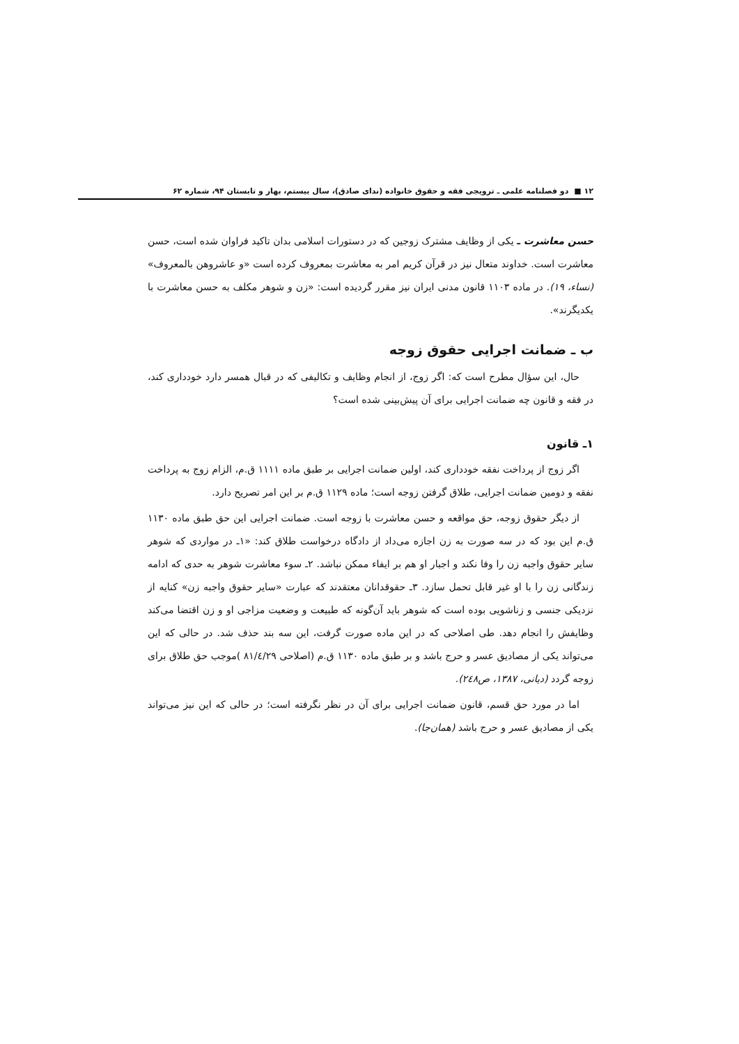۱۲ ■ دو فصلنامه علمی ـ ترویجی فقه و حقوق خانواده (ندای صادق)، سال بیستم، بهار و تابستان ۹۴، شماره ۶۲
حسن معاشرت ـ یکی از وظایف مشترک زوجین که در دستورات اسلامی بدان تاکید فراوان شده است، حسن معاشرت است. خداوند متعال نیز در قرآن کریم امر به معاشرت بمعروف کرده است «و عاشروهن بالمعروف» (نساء، ۱۹). در ماده ۱۱۰۳ قانون مدنی ایران نیز مقرر گردیده است: «زن و شوهر مکلف به حسن معاشرت با یکدیگرند».
ب ـ ضمانت اجرایی حقوق زوجه
حال، این سؤال مطرح است که: اگر زوج، از انجام وظایف و تکالیفی که در قبال همسر دارد خودداری کند، در فقه و قانون چه ضمانت اجرایی برای آن پیش‌بینی شده است؟
۱ـ قانون
اگر زوج از پرداخت نفقه خودداری کند، اولین ضمانت اجرایی بر طبق ماده ۱۱۱۱ ق.م، الزام زوج به پرداخت نفقه و دومین ضمانت اجرایی، طلاق گرفتن زوجه است؛ ماده ۱۱۲۹ ق.م بر این امر تصریح دارد.
از دیگر حقوق زوجه، حق مواقعه و حسن معاشرت با زوجه است. ضمانت اجرایی این حق طبق ماده ۱۱۳۰ ق.م این بود که در سه صورت به زن اجازه می‌داد از دادگاه درخواست طلاق کند: «۱ـ در مواردی که شوهر سایر حقوق واجبه زن را وفا نکند و اجبار او هم بر ایفاء ممکن نباشد. ۲ـ سوء معاشرت شوهر به حدی که ادامه زندگانی زن را با او غیر قابل تحمل سازد. ۳ـ حقوقدانان معتقدند که عبارت «سایر حقوق واجبه زن» کنایه از نزدیکی جنسی و زناشویی بوده است که شوهر باید آن‌گونه که طبیعت و وضعیت مزاجی او و زن اقتضا می‌کند وظایفش را انجام دهد. طی اصلاحی که در این ماده صورت گرفت، این سه بند حذف شد. در حالی که این می‌تواند یکی از مصادیق عسر و حرج باشد و بر طبق ماده ۱۱۳۰ ق.م (اصلاحی ۸۱/٤/۲۹ )موجب حق طلاق برای زوجه گردد (دیانی، ۱۳۸۷، ص۲٤۸).
اما در مورد حق قسم، قانون ضمانت اجرایی برای آن در نظر نگرفته است؛ در حالی که این نیز می‌تواند یکی از مصادیق عسر و حرج باشد (همان‌جا).